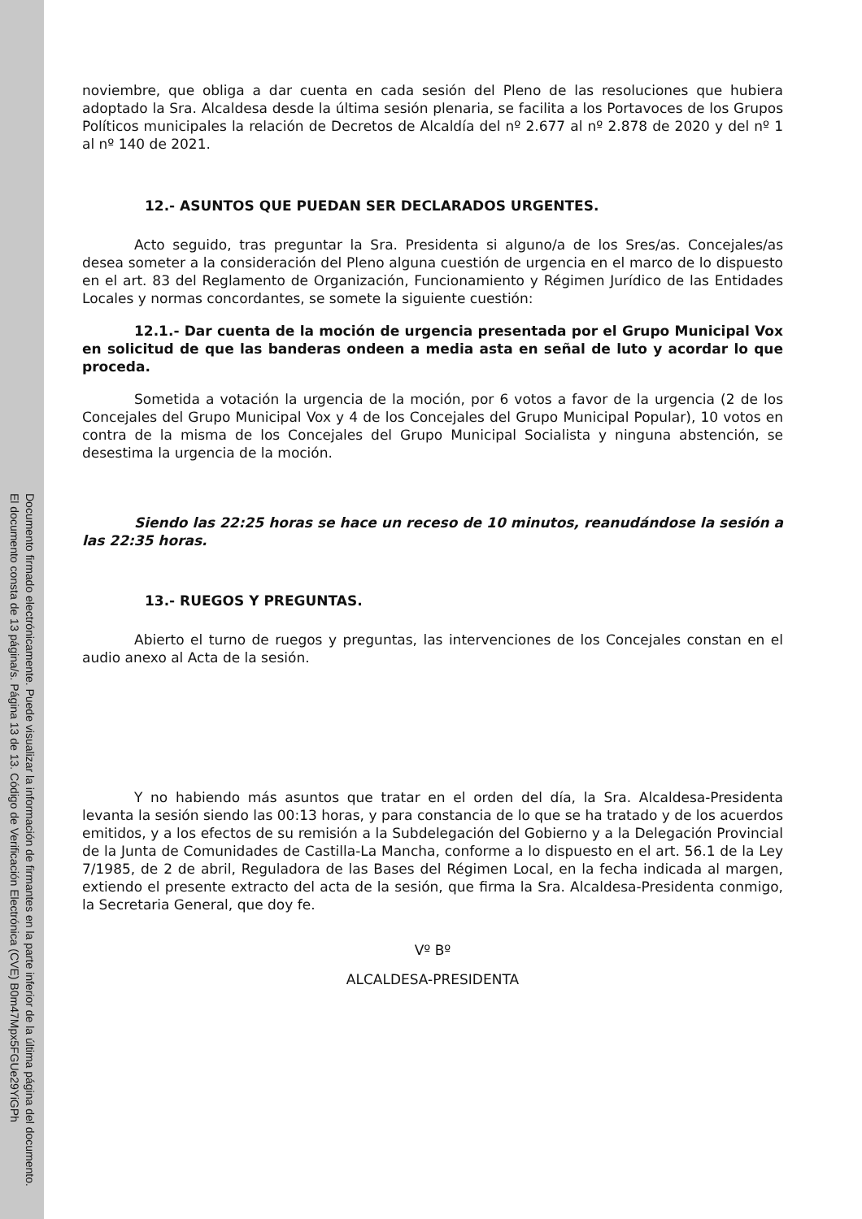Documento firmado electrónicamente. Puede visualizar la información de firmantes en la parte inferior de la última página del documento.
El documento consta de 13 página/s. Página 13 de 13. Código de Verificación Electrónica (CVE) B0m47Mpx5FGUe29YiGPh
noviembre, que obliga a dar cuenta en cada sesión del Pleno de las resoluciones que hubiera adoptado la Sra. Alcaldesa desde la última sesión plenaria, se facilita a los Portavoces de los Grupos Políticos municipales la relación de Decretos de Alcaldía del nº 2.677 al nº 2.878 de 2020 y del nº 1 al nº 140 de 2021.
12.- ASUNTOS QUE PUEDAN SER DECLARADOS URGENTES.
Acto seguido, tras preguntar la Sra. Presidenta si alguno/a de los Sres/as. Concejales/as desea someter a la consideración del Pleno alguna cuestión de urgencia en el marco de lo dispuesto en el art. 83 del Reglamento de Organización, Funcionamiento y Régimen Jurídico de las Entidades Locales y normas concordantes, se somete la siguiente cuestión:
12.1.- Dar cuenta de la moción de urgencia presentada por el Grupo Municipal Vox en solicitud de que las banderas ondeen a media asta en señal de luto y acordar lo que proceda.
Sometida a votación la urgencia de la moción, por 6 votos a favor de la urgencia (2 de los Concejales del Grupo Municipal Vox y 4 de los Concejales del Grupo Municipal Popular), 10 votos en contra de la misma de los Concejales del Grupo Municipal Socialista y ninguna abstención, se desestima la urgencia de la moción.
Siendo las 22:25 horas se hace un receso de 10 minutos, reanudándose la sesión a las 22:35 horas.
13.- RUEGOS Y PREGUNTAS.
Abierto el turno de ruegos y preguntas, las intervenciones de los Concejales constan en el audio anexo al Acta de la sesión.
Y no habiendo más asuntos que tratar en el orden del día, la Sra. Alcaldesa-Presidenta levanta la sesión siendo las 00:13 horas, y para constancia de lo que se ha tratado y de los acuerdos emitidos, y a los efectos de su remisión a la Subdelegación del Gobierno y a la Delegación Provincial de la Junta de Comunidades de Castilla-La Mancha, conforme a lo dispuesto en el art. 56.1 de la Ley 7/1985, de 2 de abril, Reguladora de las Bases del Régimen Local, en la fecha indicada al margen, extiendo el presente extracto del acta de la sesión, que firma la Sra. Alcaldesa-Presidenta conmigo, la Secretaria General, que doy fe.
Vº Bº
ALCALDESA-PRESIDENTA